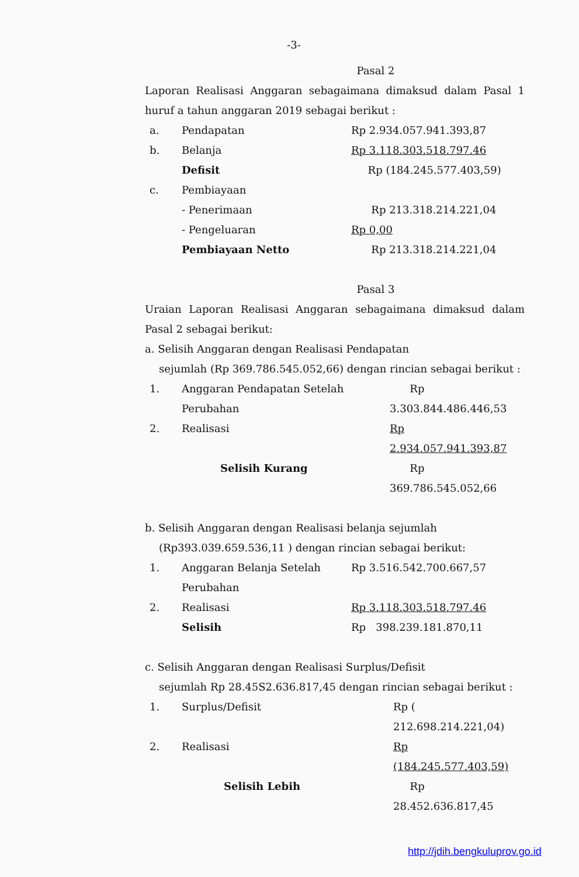-3-
Pasal 2
Laporan Realisasi Anggaran sebagaimana dimaksud dalam Pasal 1 huruf a tahun anggaran 2019 sebagai berikut :
| a. | Pendapatan | Rp 2.934.057.941.393,87 |
| b. | Belanja | Rp 3.118.303.518.797.46 |
| | Defisit | Rp (184.245.577.403,59) |
| c. | Pembiayaan | |
| | - Penerimaan | Rp 213.318.214.221,04 |
| | - Pengeluaran | Rp 0,00 |
| | Pembiayaan Netto | Rp 213.318.214.221,04 |
Pasal 3
Uraian Laporan Realisasi Anggaran sebagaimana dimaksud dalam Pasal 2 sebagai berikut:
a. Selisih Anggaran dengan Realisasi Pendapatan
sejumlah (Rp 369.786.545.052,66) dengan rincian sebagai berikut :
| 1. | Anggaran Pendapatan Setelah Perubahan | Rp 3.303.844.486.446,53 |
| 2. | Realisasi | Rp 2.934.057.941.393,87 |
| | Selisih Kurang | Rp 369.786.545.052,66 |
b. Selisih Anggaran dengan Realisasi belanja sejumlah
(Rp393.039.659.536,11 ) dengan rincian sebagai berikut:
| 1. | Anggaran Belanja Setelah Perubahan | Rp 3.516.542.700.667,57 |
| 2. | Realisasi | Rp 3.118.303.518.797.46 |
| | Selisih | Rp 398.239.181.870,11 |
c. Selisih Anggaran dengan Realisasi Surplus/Defisit
sejumlah Rp 28.45S2.636.817,45 dengan rincian sebagai berikut :
| 1. | Surplus/Defisit | Rp ( 212.698.214.221,04) |
| 2. | Realisasi | Rp (184.245.577.403,59) |
| | Selisih Lebih | Rp 28.452.636.817,45 |
http://jdih.bengkuluprov.go.id